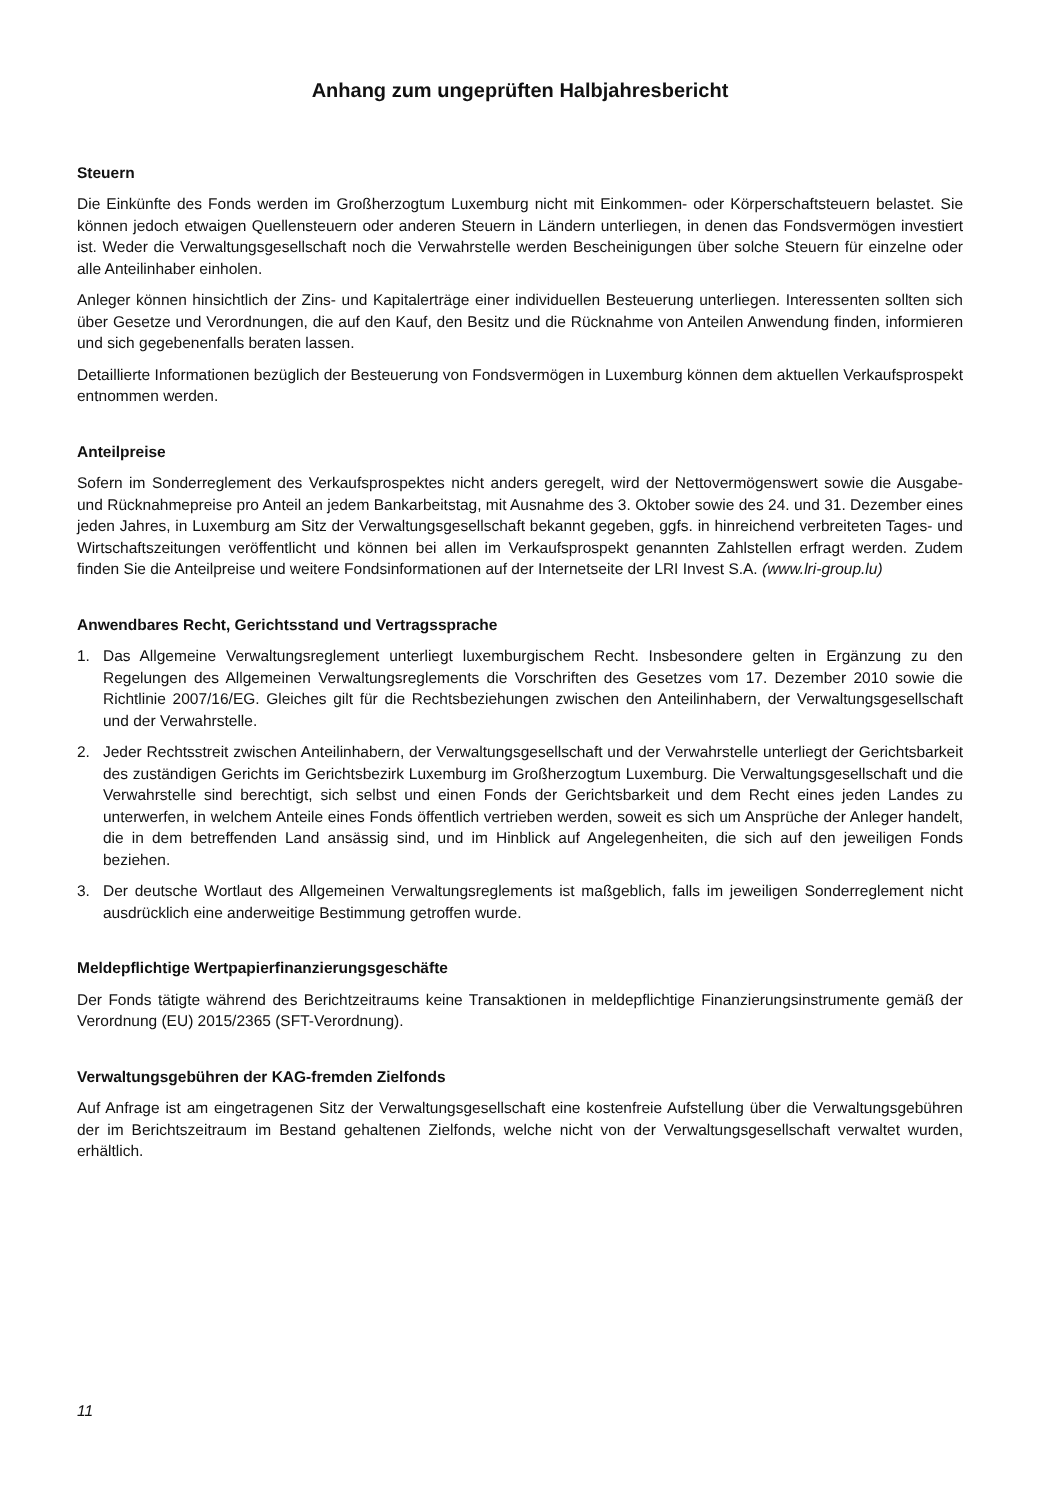Anhang zum ungeprüften Halbjahresbericht
Steuern
Die Einkünfte des Fonds werden im Großherzogtum Luxemburg nicht mit Einkommen- oder Körperschaftsteuern belastet. Sie können jedoch etwaigen Quellensteuern oder anderen Steuern in Ländern unterliegen, in denen das Fondsvermögen investiert ist. Weder die Verwaltungsgesellschaft noch die Verwahrstelle werden Bescheinigungen über solche Steuern für einzelne oder alle Anteilinhaber einholen.
Anleger können hinsichtlich der Zins- und Kapitalerträge einer individuellen Besteuerung unterliegen. Interessenten sollten sich über Gesetze und Verordnungen, die auf den Kauf, den Besitz und die Rücknahme von Anteilen Anwendung finden, informieren und sich gegebenenfalls beraten lassen.
Detaillierte Informationen bezüglich der Besteuerung von Fondsvermögen in Luxemburg können dem aktuellen Verkaufsprospekt entnommen werden.
Anteilpreise
Sofern im Sonderreglement des Verkaufsprospektes nicht anders geregelt, wird der Nettovermögenswert sowie die Ausgabe- und Rücknahmepreise pro Anteil an jedem Bankarbeitstag, mit Ausnahme des 3. Oktober sowie des 24. und 31. Dezember eines jeden Jahres, in Luxemburg am Sitz der Verwaltungsgesellschaft bekannt gegeben, ggfs. in hinreichend verbreiteten Tages- und Wirtschaftszeitungen veröffentlicht und können bei allen im Verkaufsprospekt genannten Zahlstellen erfragt werden. Zudem finden Sie die Anteilpreise und weitere Fondsinformationen auf der Internetseite der LRI Invest S.A. (www.lri-group.lu)
Anwendbares Recht, Gerichtsstand und Vertragssprache
1. Das Allgemeine Verwaltungsreglement unterliegt luxemburgischem Recht. Insbesondere gelten in Ergänzung zu den Regelungen des Allgemeinen Verwaltungsreglements die Vorschriften des Gesetzes vom 17. Dezember 2010 sowie die Richtlinie 2007/16/EG. Gleiches gilt für die Rechtsbeziehungen zwischen den Anteilinhabern, der Verwaltungsgesellschaft und der Verwahrstelle.
2. Jeder Rechtsstreit zwischen Anteilinhabern, der Verwaltungsgesellschaft und der Verwahrstelle unterliegt der Gerichtsbarkeit des zuständigen Gerichts im Gerichtsbezirk Luxemburg im Großherzogtum Luxemburg. Die Verwaltungsgesellschaft und die Verwahrstelle sind berechtigt, sich selbst und einen Fonds der Gerichtsbarkeit und dem Recht eines jeden Landes zu unterwerfen, in welchem Anteile eines Fonds öffentlich vertrieben werden, soweit es sich um Ansprüche der Anleger handelt, die in dem betreffenden Land ansässig sind, und im Hinblick auf Angelegenheiten, die sich auf den jeweiligen Fonds beziehen.
3. Der deutsche Wortlaut des Allgemeinen Verwaltungsreglements ist maßgeblich, falls im jeweiligen Sonderreglement nicht ausdrücklich eine anderweitige Bestimmung getroffen wurde.
Meldepflichtige Wertpapierfinanzierungsgeschäfte
Der Fonds tätigte während des Berichtzeitraums keine Transaktionen in meldepflichtige Finanzierungsinstrumente gemäß der Verordnung (EU) 2015/2365 (SFT-Verordnung).
Verwaltungsgebühren der KAG-fremden Zielfonds
Auf Anfrage ist am eingetragenen Sitz der Verwaltungsgesellschaft eine kostenfreie Aufstellung über die Verwaltungsgebühren der im Berichtszeitraum im Bestand gehaltenen Zielfonds, welche nicht von der Verwaltungsgesellschaft verwaltet wurden, erhältlich.
11